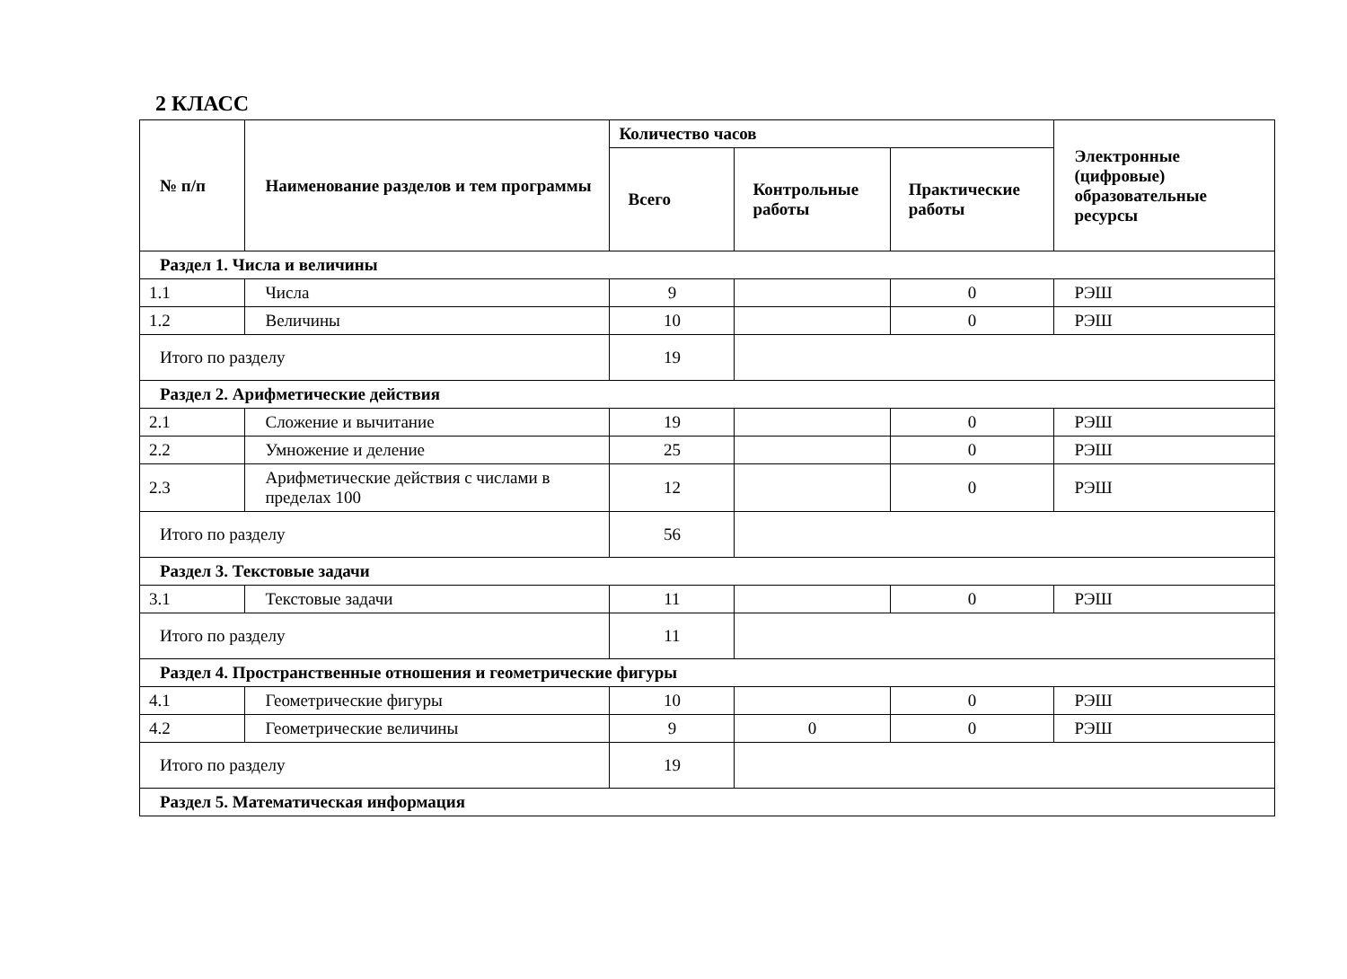2 КЛАСС
| № п/п | Наименование разделов и тем программы | Количество часов | | | Электронные (цифровые) образовательные ресурсы |
| --- | --- | --- | --- | --- | --- |
| | | Всего | Контрольные работы | Практические работы | |
| Раздел 1. Числа и величины | | | | | |
| 1.1 | Числа | 9 | | 0 | РЭШ |
| 1.2 | Величины | 10 | | 0 | РЭШ |
| Итого по разделу | | 19 | | | |
| Раздел 2. Арифметические действия | | | | | |
| 2.1 | Сложение и вычитание | 19 | | 0 | РЭШ |
| 2.2 | Умножение и деление | 25 | | 0 | РЭШ |
| 2.3 | Арифметические действия с числами в пределах 100 | 12 | | 0 | РЭШ |
| Итого по разделу | | 56 | | | |
| Раздел 3. Текстовые задачи | | | | | |
| 3.1 | Текстовые задачи | 11 | | 0 | РЭШ |
| Итого по разделу | | 11 | | | |
| Раздел 4. Пространственные отношения и геометрические фигуры | | | | | |
| 4.1 | Геометрические фигуры | 10 | | 0 | РЭШ |
| 4.2 | Геометрические величины | 9 | 0 | 0 | РЭШ |
| Итого по разделу | | 19 | | | |
| Раздел 5. Математическая информация | | | | | |